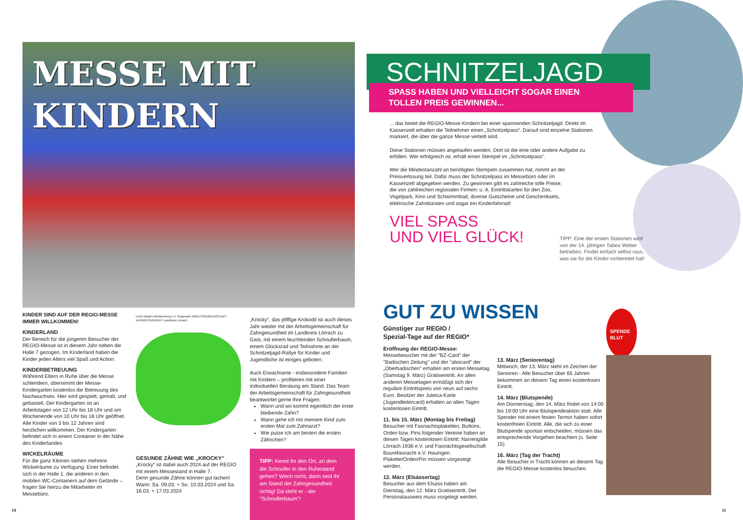MESSE MIT
KINDERN
KINDER SIND AUF DER REGIO-MESSE IMMER WILLKOMMEN!
KINDERLAND
Der Bereich für die jüngeren Besucher der REGIO-Messe ist in diesem Jahr neben die Halle 7 gezogen. Im Kinderland haben die Kinder jeden Alters viel Spaß und Action.
KINDERBETREUUNG
Während Eltern in Ruhe über die Messe schlendern, übernimmt der Messe-Kindergarten kostenlos die Betreuung des Nachwuchses. Hier wird gespielt, gemalt, und gebastelt. Der Kindergarten ist an Arbeitstagen von 12 Uhr bis 18 Uhr und am Wochenende von 10 Uhr bis 18 Uhr geöffnet. Alle Kinder von 3 bis 12 Jahren sind herzlichen willkommen. Der Kindergarten befindet sich in einem Container in der Nähe des Kinderlandes
WICKELRÄUME
Für die ganz Kleinen stehen mehrere Wickelräume zu Verfügung. Einer befindet sich in der Halle 1, die anderen in den mobilen WC-Containern auf dem Gelände – fragen Sie hierzu die Mitarbeiter im Messebüro.
LAGZ Baden-Württemberg e.V. Regionale ARBEITSGEMEINSCHAFT ZAHNGESUNDHEIT Landkreis Lörrach
GESUNDE ZÄHNE WIE „KROCKY“
„Krocky“ ist dabei auch 2024 auf der REGIO mit einem Messestand in Halle 7.
Denn gesunde Zähne können gut lachen!
Wann: Sa. 09.03. + So. 10.03.2024 und Sa. 16.03. + 17.03.2024
„Krocky“, das pfiffige Krokodil ist auch dieses Jahr wieder mit der Arbeitsgemeinschaft für Zahngesundheit im Landkreis Lörrach zu Gast, mit einem leuchtenden Schnullerbaum, einem Glücksrad und Teilnahme an der Schnitzeljagd-Rallye für Kinder und Jugendliche ist einiges geboten.
Auch Erwachsene - insbesondere Familien mit Kindern – profitieren mit einer individuellen Beratung am Stand. Das Team der Arbeitsgemeinschaft für Zahngesundheit beantwortet gerne Ihre Fragen:
Wann und wo kommt eigentlich der erste bleibende Zahn?
Wann gehe ich mit meinem Kind zum ersten Mal zum Zahnarzt?
Wie putze ich am besten die ersten Zähnchen?
TIPP: Kennt ihr den Ort, an dem die Schnuller in den Ruhestand gehen? Wenn nicht, dann seid ihr am Stand der Zahngesundheit richtig! Da steht er - der "Schnullerbaum"!
10
SCHNITZELJAGD
SPASS HABEN UND VIELLEICHT SOGAR EINEN TOLLEN PREIS GEWINNEN...
... das bietet die REGIO-Messe Kindern bei einer spannenden Schnitzeljagd. Direkt im Kassenzelt erhalten die Teilnehmer einen „Schnitzelpass“. Darauf sind einzelne Stationen markiert, die über die ganze Messe verteilt sind.
Diese Stationen müssen angelaufen werden. Dort ist die eine oder andere Aufgabe zu erfüllen. Wer erfolgreich ist, erhält einen Stempel im „Schnitzelpass“.
Wer die Mindestanzahl an benötigten Stempeln zusammen hat, nimmt an der Preisverlosung teil. Dafür muss der Schnitzelpass im Messebüro oder im Kassenzelt abgegeben werden. Zu gewinnen gibt es zahlreiche tolle Preise, die von zahlreichen regionalen Firmen: u. A. Eintrittskarten für den Zoo, Vogelpark, Kino und Schwimmbad, diverse Gutscheine und Geschenksets, elektrische Zahnbürsten und sogar ein Kinderfahrrad!
VIEL SPASS
UND VIEL GLÜCK!
TIPP: Eine der ersten Stationen wird von der 14. jährigen Tabea Weber betrieben. Findet einfach selbst raus, was sie für die Kinder vorbereitet hat!
GUT ZU WISSEN
Günstiger zur REGIO /
Spezial-Tage auf der REGIO*
Eröffnung der REGIO-Messe:
Messebesucher mit der "BZ-Card" der "Badischen Zeitung" und der "abocard" der „Oberbadischen“ erhalten am ersten Messetag (Samstag 9. März) Gratiseintritt. An allen anderen Messetagen ermäßigt sich der reguläre Eintrittspreis von neun auf sechs Euro. Besitzer der Juleica-Karte (Jugendleitercard) erhalten an allen Tagen kostenlosen Eintritt.
11. bis 15. März (Montag bis Freitag)
Besucher mit Fasnachtsplaketten, Buttons, Orden bzw. Pins folgender Vereine haben an diesen Tagen kostenlosen Eintritt: Narrengilde Lörrach 1936 e.V. und Fasnachtsgesellschaft Buurefasnacht e.V. Hauingen. Plakette/Orden/Pin müssen vorgezeigt werden.
12. März (Elsässertag)
Besucher aus dem Elsass haben am Dienstag, den 12. März Gratiseintritt. Der Personalausweis muss vorgelegt werden.
13. März (Seniorentag)
Mittwoch, der 13. März steht im Zeichen der Senioren - Alle Besucher über 65 Jahren bekommen an diesem Tag einen kostenlosen Eintritt.
14. März (Blutspende)
Am Donnerstag, den 14. März findet von 14:00 bis 19:00 Uhr eine Blutspendeaktion statt. Alle Spender mit einem festen Termin haben sofort kostenfreien Eintritt. Alle, die sich zu einer Blutspende spontan entscheiden, müssen das entsprechende Vorgehen beachten (s. Seite 15)
16. März (Tag der Tracht)
Alle Besucher in Tracht können an diesem Tag die REGIO-Messe kostenlos besuchen.
SPENDE BLUT
11